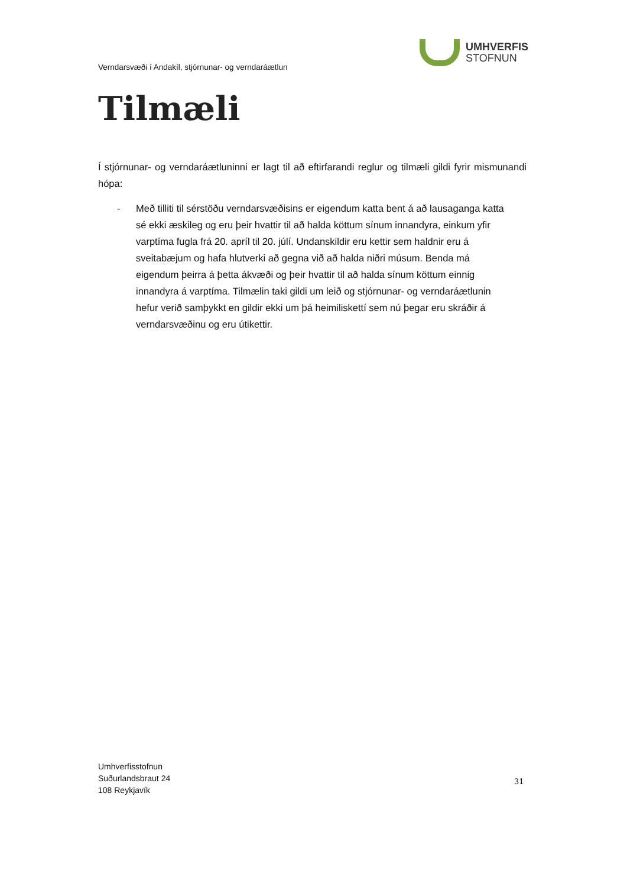UMHVERFIS
STOFNUN
Verndarsvæði í Andakíl, stjórnunar- og verndaráætlun
Tilmæli
Í stjórnunar- og verndaráætluninni er lagt til að eftirfarandi reglur og tilmæli gildi fyrir mismunandi hópa:
- Með tilliti til sérstöðu verndarsvæðisins er eigendum katta bent á að lausaganga katta sé ekki æskileg og eru þeir hvattir til að halda köttum sínum innandyra, einkum yfir varptíma fugla frá 20. apríl til 20. júlí. Undanskildir eru kettir sem haldnir eru á sveitabæjum og hafa hlutverki að gegna við að halda niðri músum. Benda má eigendum þeirra á þetta ákvæði og þeir hvattir til að halda sínum köttum einnig innandyra á varptíma. Tilmælin taki gildi um leið og stjórnunar- og verndaráætlunin hefur verið samþykkt en gildir ekki um þá heimiliskettí sem nú þegar eru skráðir á verndarsvæðinu og eru útikettir.
Umhverfisstofnun
Suðurlandsbraut 24
108 Reykjavík
31